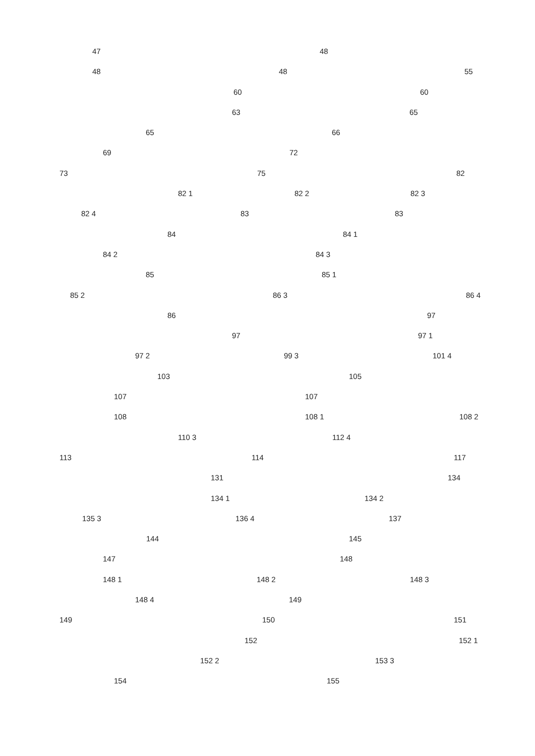47 48
48 48 55
60 60
63 65
65 66
69 72
73 75 82
82 1 82 2 82 3
82 4 83 83
84 84 1
84 2 84 3
85 85 1
85 2 86 3 86 4
86 97
97 97 1
97 2 99 3 101 4
103 105
107 107
108 108 1 108 2
110 3 112 4
113 114 117
131 134
134 1 134 2
135 3 136 4 137
144 145
147 148
148 1 148 2 148 3
148 4 149
149 150 151
152 152 1
152 2 153 3
154 155